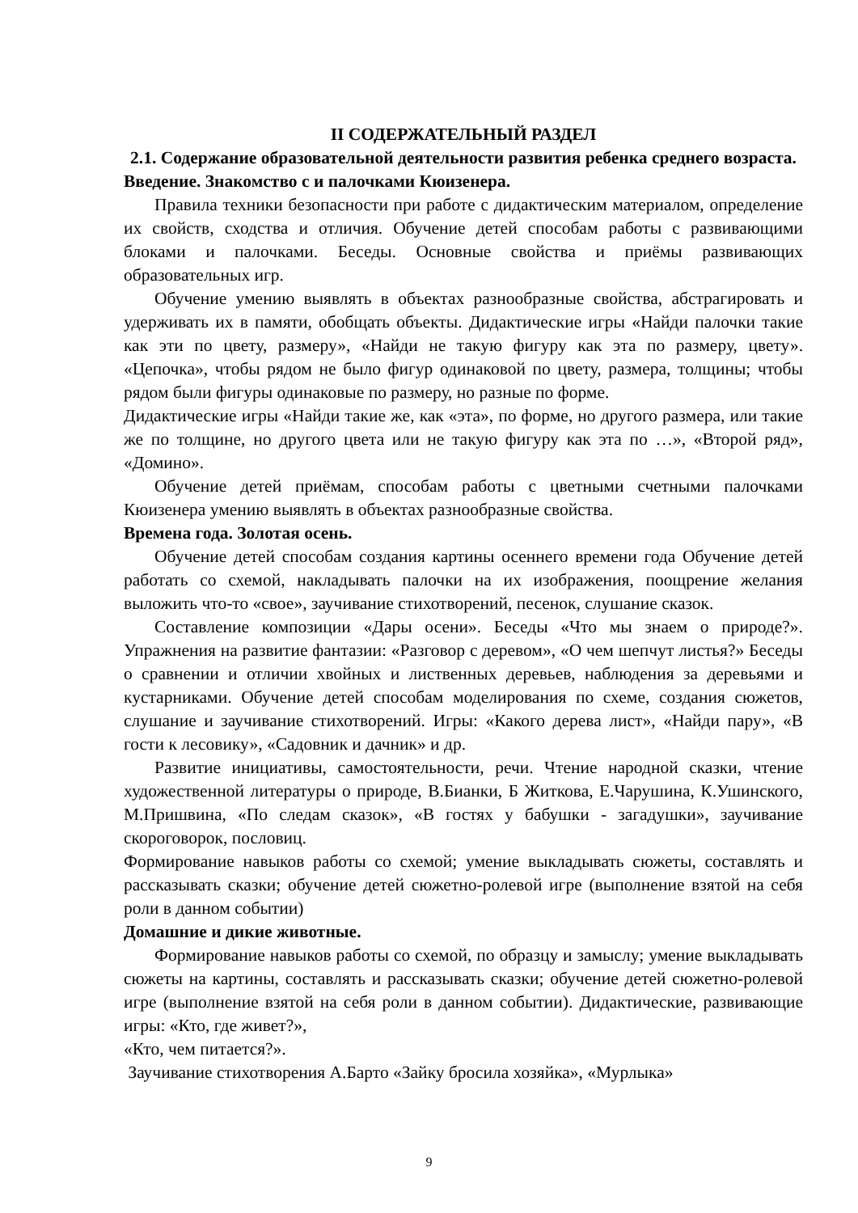II СОДЕРЖАТЕЛЬНЫЙ РАЗДЕЛ
2.1. Содержание образовательной деятельности развития ребенка среднего возраста.
Введение. Знакомство с и палочками Кюизенера.
Правила техники безопасности при работе с дидактическим материалом, определение их свойств, сходства и отличия. Обучение детей способам работы с развивающими блоками и палочками. Беседы. Основные свойства и приёмы развивающих образовательных игр.
Обучение умению выявлять в объектах разнообразные свойства, абстрагировать и удерживать их в памяти, обобщать объекты. Дидактические игры «Найди палочки такие как эти по цвету, размеру», «Найди не такую фигуру как эта по размеру, цвету». «Цепочка», чтобы рядом не было фигур одинаковой по цвету, размера, толщины; чтобы рядом были фигуры одинаковые по размеру, но разные по форме.
Дидактические игры «Найди такие же, как «эта», по форме, но другого размера, или такие же по толщине, но другого цвета или не такую фигуру как эта по …», «Второй ряд», «Домино».
Обучение детей приёмам, способам работы с цветными счетными палочками Кюизенера умению выявлять в объектах разнообразные свойства.
Времена года. Золотая осень.
Обучение детей способам создания картины осеннего времени года Обучение детей работать со схемой, накладывать палочки на их изображения, поощрение желания выложить что-то «свое», заучивание стихотворений, песенок, слушание сказок.
Составление композиции «Дары осени». Беседы «Что мы знаем о природе?». Упражнения на развитие фантазии: «Разговор с деревом», «О чем шепчут листья?» Беседы о сравнении и отличии хвойных и лиственных деревьев, наблюдения за деревьями и кустарниками. Обучение детей способам моделирования по схеме, создания сюжетов, слушание и заучивание стихотворений. Игры: «Какого дерева лист», «Найди пару», «В гости к лесовику», «Садовник и дачник» и др.
Развитие инициативы, самостоятельности, речи. Чтение народной сказки, чтение художественной литературы о природе, В.Бианки, Б Житкова, Е.Чарушина, К.Ушинского, М.Пришвина, «По следам сказок», «В гостях у бабушки - загадушки», заучивание скороговорок, пословиц.
Формирование навыков работы со схемой; умение выкладывать сюжеты, составлять и рассказывать сказки; обучение детей сюжетно-ролевой игре (выполнение взятой на себя роли в данном событии)
Домашние и дикие животные.
Формирование навыков работы со схемой, по образцу и замыслу; умение выкладывать сюжеты на картины, составлять и рассказывать сказки; обучение детей сюжетно-ролевой игре (выполнение взятой на себя роли в данном событии). Дидактические, развивающие игры: «Кто, где живет?»,
«Кто, чем питается?».
Заучивание стихотворения А.Барто «Зайку бросила хозяйка», «Мурлыка»
9